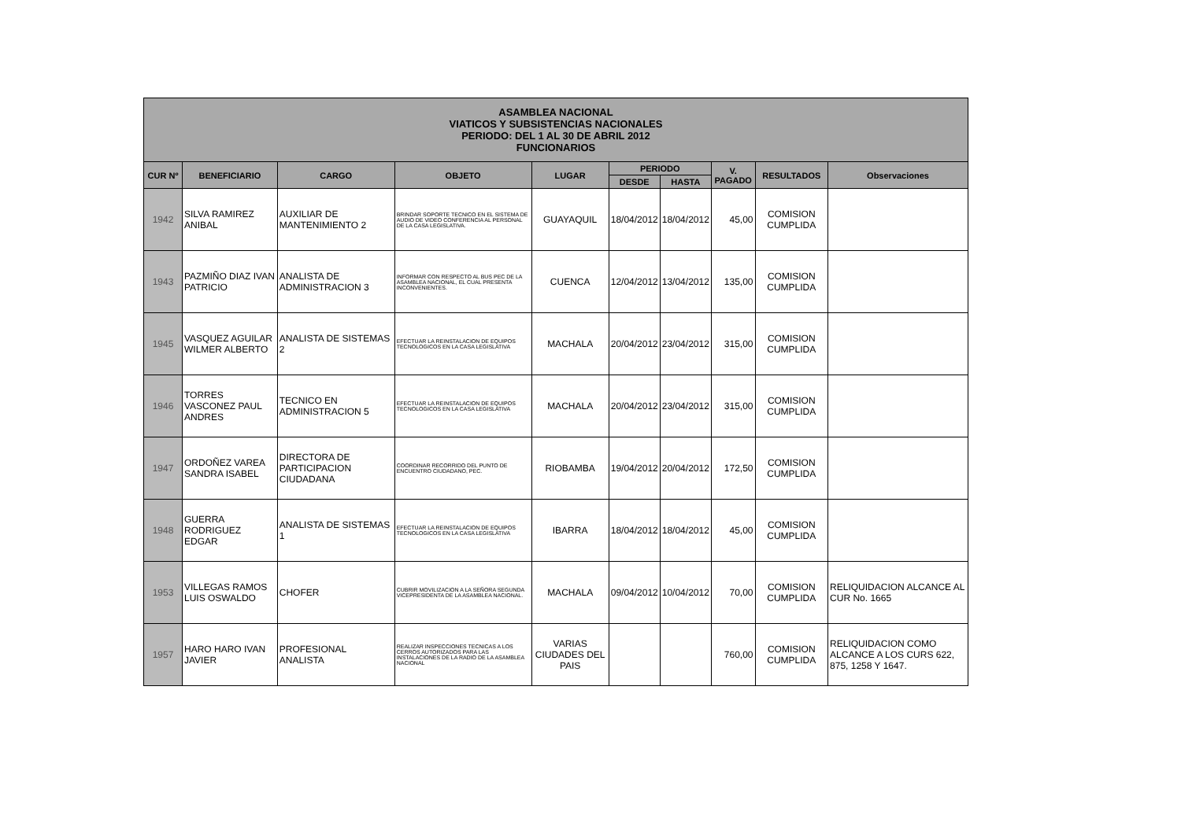| ASAMBLEA NACIONAL VIATICOS Y SUBSISTENCIAS NACIONALES PERIODO: DEL 1 AL 30 DE ABRIL 2012 FUNCIONARIOS | | | | | | | | | |
| --- | --- | --- | --- | --- | --- | --- | --- | --- | --- |
| CUR Nº | BENEFICIARIO | CARGO | OBJETO | LUGAR | PERIODO | | V. PAGADO | RESULTADOS | Observaciones |
| | | | | | DESDE | HASTA | | | |
| 1942 | SILVA RAMIREZ ANIBAL | AUXILIAR DE MANTENIMIENTO 2 | BRINDAR SOPORTE TECNICO EN EL SISTEMA DE AUDIO DE VIDEO CONFERENCIA AL PERSONAL DE LA CASA LEGISLATIVA. | GUAYAQUIL | 18/04/2012 | 18/04/2012 | 45,00 | COMISION CUMPLIDA | |
| 1943 | PAZMIÑO DIAZ IVAN PATRICIO | ANALISTA DE ADMINISTRACION 3 | INFORMAR CON RESPECTO AL BUS PEC DE LA ASAMBLEA NACIONAL, EL CUAL PRESENTA INCONVENIENTES. | CUENCA | 12/04/2012 | 13/04/2012 | 135,00 | COMISION CUMPLIDA | |
| 1945 | VASQUEZ AGUILAR WILMER ALBERTO | ANALISTA DE SISTEMAS 2 | EFECTUAR LA REINSTALACION DE EQUIPOS TECNOLOGICOS EN LA CASA LEGISLATIVA | MACHALA | 20/04/2012 | 23/04/2012 | 315,00 | COMISION CUMPLIDA | |
| 1946 | TORRES VASCONEZ PAUL ANDRES | TECNICO EN ADMINISTRACION 5 | EFECTUAR LA REINSTALACION DE EQUIPOS TECNOLOGICOS EN LA CASA LEGISLATIVA | MACHALA | 20/04/2012 | 23/04/2012 | 315,00 | COMISION CUMPLIDA | |
| 1947 | ORDOÑEZ VAREA SANDRA ISABEL | DIRECTORA DE PARTICIPACION CIUDADANA | COORDINAR RECORRIDO DEL PUNTO DE ENCUENTRO CIUDADANO, PEC. | RIOBAMBA | 19/04/2012 | 20/04/2012 | 172,50 | COMISION CUMPLIDA | |
| 1948 | GUERRA RODRIGUEZ EDGAR | ANALISTA DE SISTEMAS 1 | EFECTUAR LA REINSTALACION DE EQUIPOS TECNOLOGICOS EN LA CASA LEGISLATIVA | IBARRA | 18/04/2012 | 18/04/2012 | 45,00 | COMISION CUMPLIDA | |
| 1953 | VILLEGAS RAMOS LUIS OSWALDO | CHOFER | CUBRIR MOVILIZACION A LA SEÑORA SEGUNDA VICEPRESIDENTA DE LA ASAMBLEA NACIONAL. | MACHALA | 09/04/2012 | 10/04/2012 | 70,00 | COMISION CUMPLIDA | RELIQUIDACION ALCANCE AL CUR No. 1665 |
| 1957 | HARO HARO IVAN JAVIER | PROFESIONAL ANALISTA | REALIZAR INSPECCIONES TECNICAS A LOS CERROS AUTORIZADOS PARA LAS INSTALACIONES DE LA RADIO DE LA ASAMBLEA NACIONAL | VARIAS CIUDADES DEL PAIS | | | 760,00 | COMISION CUMPLIDA | RELIQUIDACION COMO ALCANCE A LOS CURS 622, 875, 1258 Y 1647. |